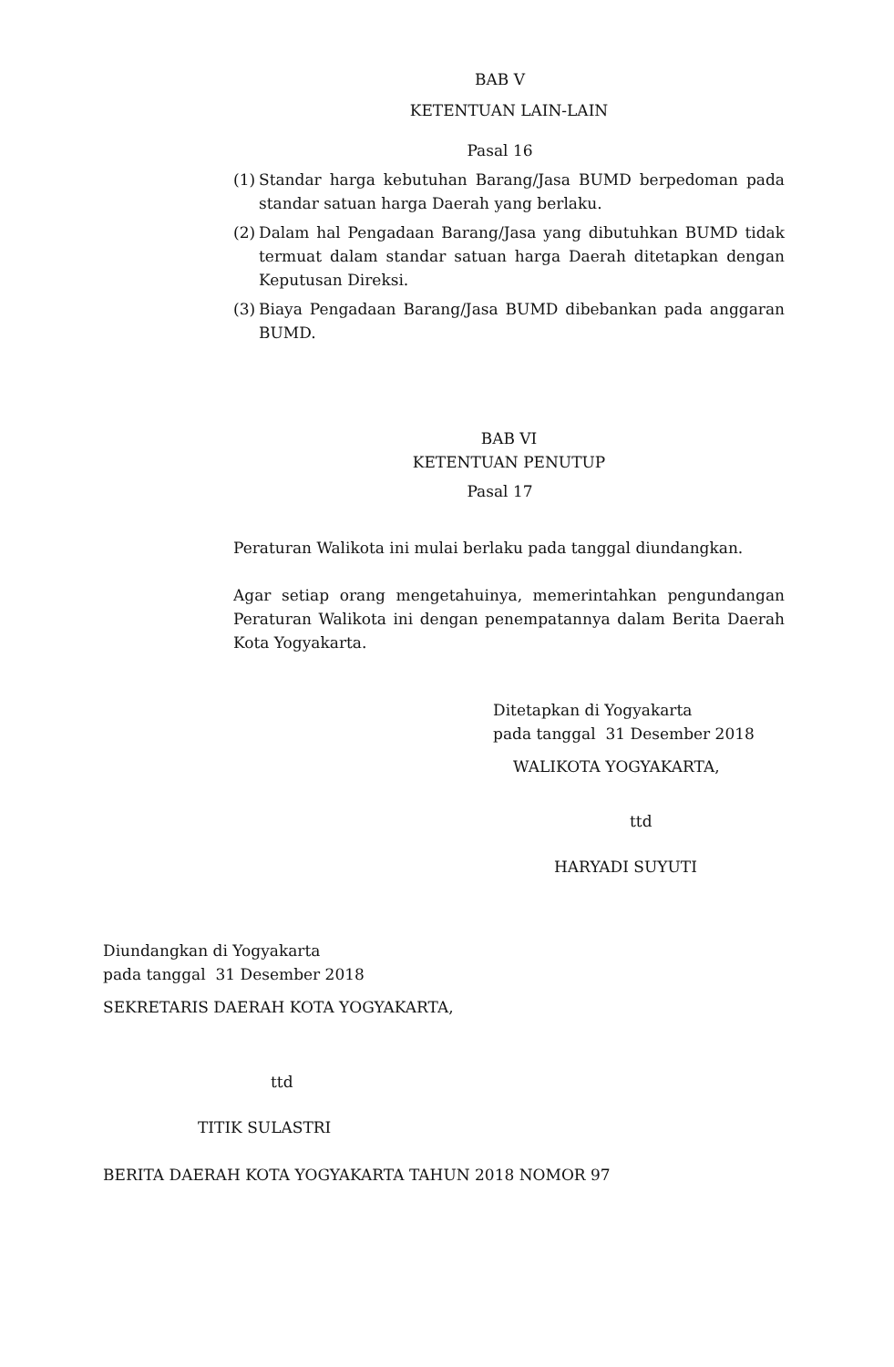BAB V
KETENTUAN LAIN-LAIN
Pasal 16
(1) Standar harga kebutuhan Barang/Jasa BUMD berpedoman pada standar satuan harga Daerah yang berlaku.
(2) Dalam hal Pengadaan Barang/Jasa yang dibutuhkan BUMD tidak termuat dalam standar satuan harga Daerah ditetapkan dengan Keputusan Direksi.
(3) Biaya Pengadaan Barang/Jasa BUMD dibebankan pada anggaran BUMD.
BAB VI
KETENTUAN PENUTUP
Pasal 17
Peraturan Walikota ini mulai berlaku pada tanggal diundangkan.
Agar setiap orang mengetahuinya, memerintahkan pengundangan Peraturan Walikota ini dengan penempatannya dalam Berita Daerah Kota Yogyakarta.
Ditetapkan di Yogyakarta
pada tanggal 31 Desember 2018
WALIKOTA YOGYAKARTA,
ttd
HARYADI SUYUTI
Diundangkan di Yogyakarta
pada tanggal 31 Desember 2018
SEKRETARIS DAERAH KOTA YOGYAKARTA,
ttd
TITIK SULASTRI
BERITA DAERAH KOTA YOGYAKARTA TAHUN 2018 NOMOR 97